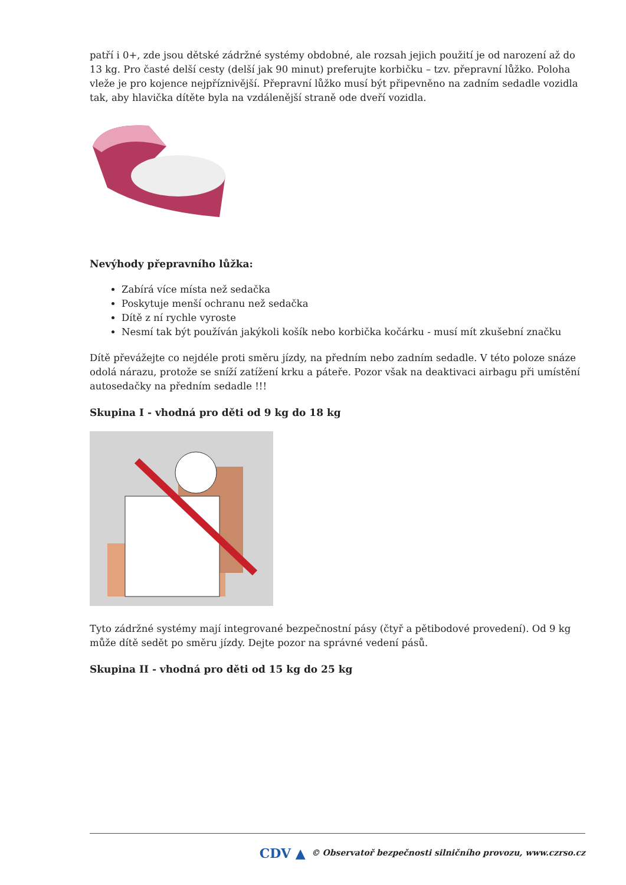patří i 0+, zde jsou dětské zádržné systémy obdobné, ale rozsah jejich použití je od narození až do 13 kg. Pro časté delší cesty (delší jak 90 minut) preferujte korbičku – tzv. přepravní lůžko. Poloha vleže je pro kojence nejpříznivější. Přepravní lůžko musí být připevněno na zadním sedadle vozidla tak, aby hlavička dítěte byla na vzdálenější straně ode dveří vozidla.
Nevýhody přepravního lůžka:
Zabírá více místa než sedačka
Poskytuje menší ochranu než sedačka
Dítě z ní rychle vyroste
Nesmí tak být používán jakýkoli košík nebo korbička kočárku - musí mít zkušební značku
Dítě převážejte co nejdéle proti směru jízdy, na předním nebo zadním sedadle. V této poloze snáze odolá nárazu, protože se sníží zatížení krku a páteře. Pozor však na deaktivaci airbagu při umístění autosedačky na předním sedadle !!!
Skupina I - vhodná pro děti od 9 kg do 18 kg
Tyto zádržné systémy mají integrované bezpečnostní pásy (čtyř a pětibodové provedení). Od 9 kg může dítě sedět po směru jízdy. Dejte pozor na správné vedení pásů.
Skupina II - vhodná pro děti od 15 kg do 25 kg
CDV ▲ © Observatoř bezpečnosti silničního provozu, www.czrso.cz